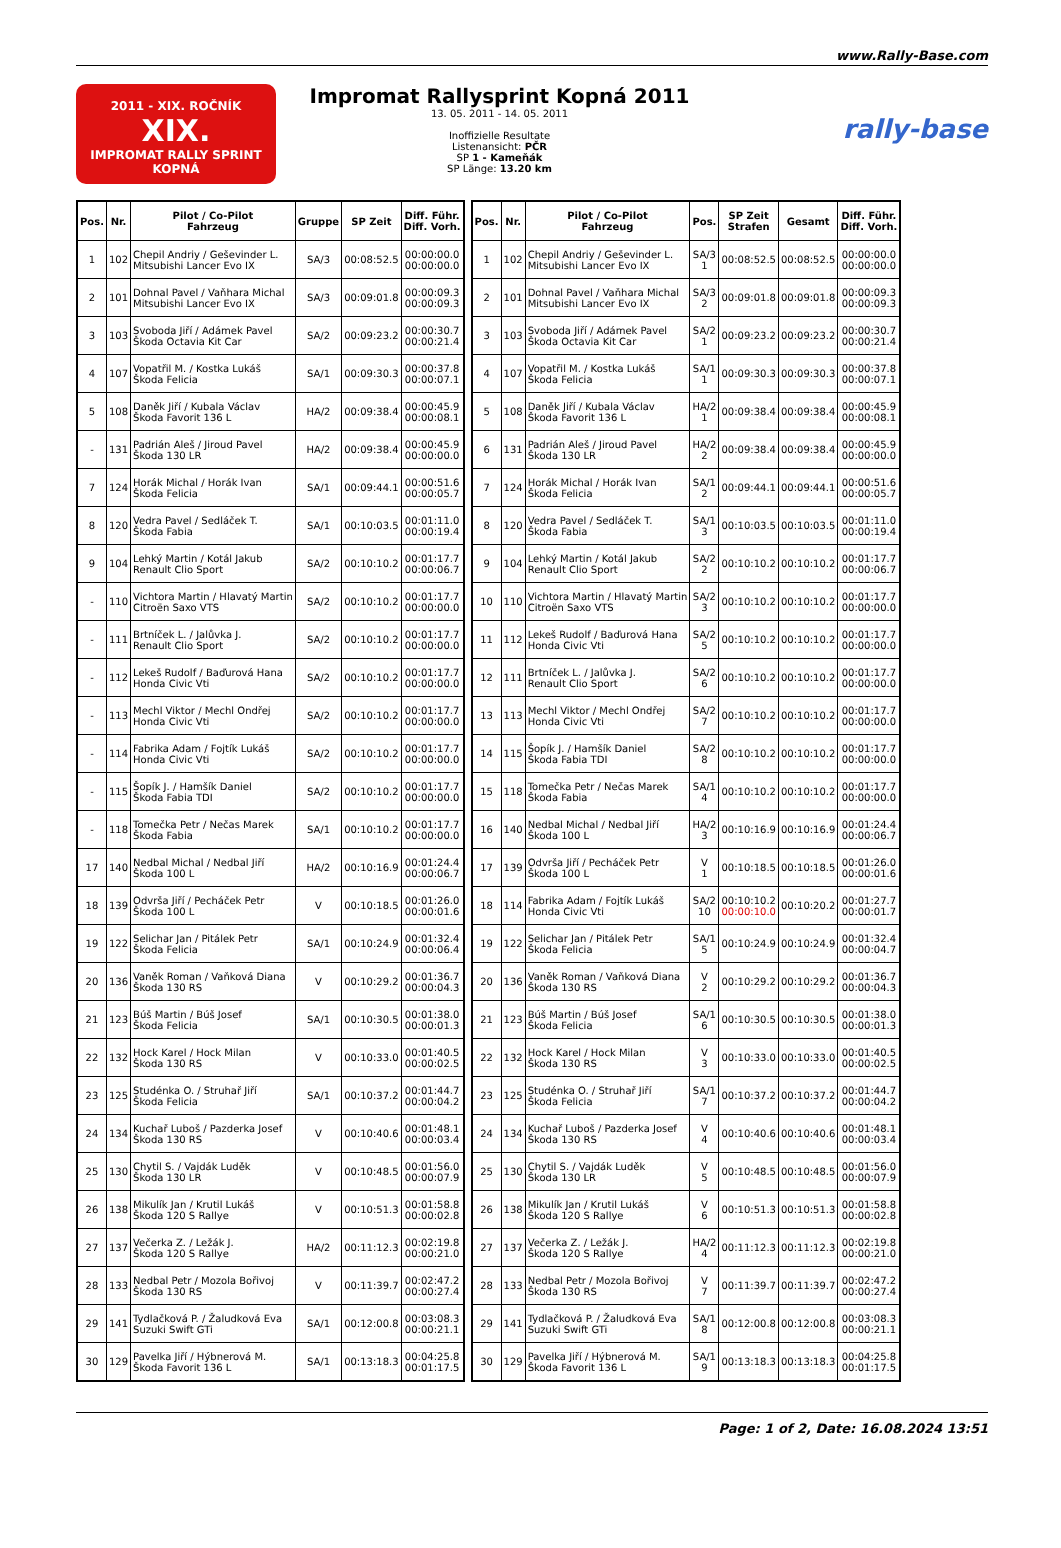www.Rally-Base.com
2011 - XIX. ROČNÍK
XIX.
IMPROMAT RALLY SPRINT KOPNÁ
Impromat Rallysprint Kopná 2011
13. 05. 2011 - 14. 05. 2011
Inoffizielle Resultate
Listenansicht: PČR
SP 1 - Kameňák
SP Länge: 13.20 km
rally-base
| Pos. | Nr. | Pilot / Co-Pilot Fahrzeug | Gruppe | SP Zeit | Diff. Führ. Diff. Vorh. |
| --- | --- | --- | --- | --- | --- |
| 1 | 102 | Chepil Andriy / Geševinder L. Mitsubishi Lancer Evo IX | SA/3 | 00:08:52.5 | 00:00:00.0 00:00:00.0 |
| 2 | 101 | Dohnal Pavel / Vaňhara Michal Mitsubishi Lancer Evo IX | SA/3 | 00:09:01.8 | 00:00:09.3 00:00:09.3 |
| 3 | 103 | Svoboda Jiří / Adámek Pavel Škoda Octavia Kit Car | SA/2 | 00:09:23.2 | 00:00:30.7 00:00:21.4 |
| 4 | 107 | Vopatřil M. / Kostka Lukáš Škoda Felicia | SA/1 | 00:09:30.3 | 00:00:37.8 00:00:07.1 |
| 5 | 108 | Daněk Jiří / Kubala Václav Škoda Favorit 136 L | HA/2 | 00:09:38.4 | 00:00:45.9 00:00:08.1 |
| - | 131 | Padrián Aleš / Jiroud Pavel Škoda 130 LR | HA/2 | 00:09:38.4 | 00:00:45.9 00:00:00.0 |
| 7 | 124 | Horák Michal / Horák Ivan Škoda Felicia | SA/1 | 00:09:44.1 | 00:00:51.6 00:00:05.7 |
| 8 | 120 | Vedra Pavel / Sedláček T. Škoda Fabia | SA/1 | 00:10:03.5 | 00:01:11.0 00:00:19.4 |
| 9 | 104 | Lehký Martin / Kotál Jakub Renault Clio Sport | SA/2 | 00:10:10.2 | 00:01:17.7 00:00:06.7 |
| - | 110 | Vichtora Martin / Hlavatý Martin Citroën Saxo VTS | SA/2 | 00:10:10.2 | 00:01:17.7 00:00:00.0 |
| - | 111 | Brtníček L. / Jalůvka J. Renault Clio Sport | SA/2 | 00:10:10.2 | 00:01:17.7 00:00:00.0 |
| - | 112 | Lekeš Rudolf / Baďurová Hana Honda Civic Vti | SA/2 | 00:10:10.2 | 00:01:17.7 00:00:00.0 |
| - | 113 | Mechl Viktor / Mechl Ondřej Honda Civic Vti | SA/2 | 00:10:10.2 | 00:01:17.7 00:00:00.0 |
| - | 114 | Fabrika Adam / Fojtík Lukáš Honda Civic Vti | SA/2 | 00:10:10.2 | 00:01:17.7 00:00:00.0 |
| - | 115 | Šopík J. / Hamšík Daniel Škoda Fabia TDI | SA/2 | 00:10:10.2 | 00:01:17.7 00:00:00.0 |
| - | 118 | Tomečka Petr / Nečas Marek Škoda Fabia | SA/1 | 00:10:10.2 | 00:01:17.7 00:00:00.0 |
| 17 | 140 | Nedbal Michal / Nedbal Jiří Škoda 100 L | HA/2 | 00:10:16.9 | 00:01:24.4 00:00:06.7 |
| 18 | 139 | Odvrša Jiří / Pecháček Petr Škoda 100 L | V | 00:10:18.5 | 00:01:26.0 00:00:01.6 |
| 19 | 122 | Selichar Jan / Pitálek Petr Škoda Felicia | SA/1 | 00:10:24.9 | 00:01:32.4 00:00:06.4 |
| 20 | 136 | Vaněk Roman / Vaňková Diana Škoda 130 RS | V | 00:10:29.2 | 00:01:36.7 00:00:04.3 |
| 21 | 123 | Búš Martin / Búš Josef Škoda Felicia | SA/1 | 00:10:30.5 | 00:01:38.0 00:00:01.3 |
| 22 | 132 | Hock Karel / Hock Milan Škoda 130 RS | V | 00:10:33.0 | 00:01:40.5 00:00:02.5 |
| 23 | 125 | Studénka O. / Struhař Jiří Škoda Felicia | SA/1 | 00:10:37.2 | 00:01:44.7 00:00:04.2 |
| 24 | 134 | Kuchař Luboš / Pazderka Josef Škoda 130 RS | V | 00:10:40.6 | 00:01:48.1 00:00:03.4 |
| 25 | 130 | Chytil S. / Vajdák Luděk Škoda 130 LR | V | 00:10:48.5 | 00:01:56.0 00:00:07.9 |
| 26 | 138 | Mikulík Jan / Krutil Lukáš Škoda 120 S Rallye | V | 00:10:51.3 | 00:01:58.8 00:00:02.8 |
| 27 | 137 | Večerka Z. / Ležák J. Škoda 120 S Rallye | HA/2 | 00:11:12.3 | 00:02:19.8 00:00:21.0 |
| 28 | 133 | Nedbal Petr / Mozola Bořivoj Škoda 130 RS | V | 00:11:39.7 | 00:02:47.2 00:00:27.4 |
| 29 | 141 | Tydlačková P. / Žaludková Eva Suzuki Swift GTi | SA/1 | 00:12:00.8 | 00:03:08.3 00:00:21.1 |
| 30 | 129 | Pavelka Jiří / Hýbnerová M. Škoda Favorit 136 L | SA/1 | 00:13:18.3 | 00:04:25.8 00:01:17.5 |
| Pos. | Nr. | Pilot / Co-Pilot Fahrzeug | Pos. | SP Zeit Strafen | Gesamt | Diff. Führ. Diff. Vorh. |
| --- | --- | --- | --- | --- | --- | --- |
| 1 | 102 | Chepil Andriy / Geševinder L. Mitsubishi Lancer Evo IX | SA/3 1 | 00:08:52.5 | 00:08:52.5 | 00:00:00.0 00:00:00.0 |
| 2 | 101 | Dohnal Pavel / Vaňhara Michal Mitsubishi Lancer Evo IX | SA/3 2 | 00:09:01.8 | 00:09:01.8 | 00:00:09.3 00:00:09.3 |
| 3 | 103 | Svoboda Jiří / Adámek Pavel Škoda Octavia Kit Car | SA/2 1 | 00:09:23.2 | 00:09:23.2 | 00:00:30.7 00:00:21.4 |
| 4 | 107 | Vopatřil M. / Kostka Lukáš Škoda Felicia | SA/1 1 | 00:09:30.3 | 00:09:30.3 | 00:00:37.8 00:00:07.1 |
| 5 | 108 | Daněk Jiří / Kubala Václav Škoda Favorit 136 L | HA/2 1 | 00:09:38.4 | 00:09:38.4 | 00:00:45.9 00:00:08.1 |
| 6 | 131 | Padrián Aleš / Jiroud Pavel Škoda 130 LR | HA/2 2 | 00:09:38.4 | 00:09:38.4 | 00:00:45.9 00:00:00.0 |
| 7 | 124 | Horák Michal / Horák Ivan Škoda Felicia | SA/1 2 | 00:09:44.1 | 00:09:44.1 | 00:00:51.6 00:00:05.7 |
| 8 | 120 | Vedra Pavel / Sedláček T. Škoda Fabia | SA/1 3 | 00:10:03.5 | 00:10:03.5 | 00:01:11.0 00:00:19.4 |
| 9 | 104 | Lehký Martin / Kotál Jakub Renault Clio Sport | SA/2 2 | 00:10:10.2 | 00:10:10.2 | 00:01:17.7 00:00:06.7 |
| 10 | 110 | Vichtora Martin / Hlavatý Martin Citroën Saxo VTS | SA/2 3 | 00:10:10.2 | 00:10:10.2 | 00:01:17.7 00:00:00.0 |
| 11 | 112 | Lekeš Rudolf / Baďurová Hana Honda Civic Vti | SA/2 5 | 00:10:10.2 | 00:10:10.2 | 00:01:17.7 00:00:00.0 |
| 12 | 111 | Brtníček L. / Jalůvka J. Renault Clio Sport | SA/2 6 | 00:10:10.2 | 00:10:10.2 | 00:01:17.7 00:00:00.0 |
| 13 | 113 | Mechl Viktor / Mechl Ondřej Honda Civic Vti | SA/2 7 | 00:10:10.2 | 00:10:10.2 | 00:01:17.7 00:00:00.0 |
| 14 | 115 | Šopík J. / Hamšík Daniel Škoda Fabia TDI | SA/2 8 | 00:10:10.2 | 00:10:10.2 | 00:01:17.7 00:00:00.0 |
| 15 | 118 | Tomečka Petr / Nečas Marek Škoda Fabia | SA/1 4 | 00:10:10.2 | 00:10:10.2 | 00:01:17.7 00:00:00.0 |
| 16 | 140 | Nedbal Michal / Nedbal Jiří Škoda 100 L | HA/2 3 | 00:10:16.9 | 00:10:16.9 | 00:01:24.4 00:00:06.7 |
| 17 | 139 | Odvrša Jiří / Pecháček Petr Škoda 100 L | V 1 | 00:10:18.5 | 00:10:18.5 | 00:01:26.0 00:00:01.6 |
| 18 | 114 | Fabrika Adam / Fojtík Lukáš Honda Civic Vti | SA/2 10 | 00:10:10.2 00:00:10.0 | 00:10:20.2 | 00:01:27.7 00:00:01.7 |
| 19 | 122 | Selichar Jan / Pitálek Petr Škoda Felicia | SA/1 5 | 00:10:24.9 | 00:10:24.9 | 00:01:32.4 00:00:04.7 |
| 20 | 136 | Vaněk Roman / Vaňková Diana Škoda 130 RS | V 2 | 00:10:29.2 | 00:10:29.2 | 00:01:36.7 00:00:04.3 |
| 21 | 123 | Búš Martin / Búš Josef Škoda Felicia | SA/1 6 | 00:10:30.5 | 00:10:30.5 | 00:01:38.0 00:00:01.3 |
| 22 | 132 | Hock Karel / Hock Milan Škoda 130 RS | V 3 | 00:10:33.0 | 00:10:33.0 | 00:01:40.5 00:00:02.5 |
| 23 | 125 | Studénka O. / Struhař Jiří Škoda Felicia | SA/1 7 | 00:10:37.2 | 00:10:37.2 | 00:01:44.7 00:00:04.2 |
| 24 | 134 | Kuchař Luboš / Pazderka Josef Škoda 130 RS | V 4 | 00:10:40.6 | 00:10:40.6 | 00:01:48.1 00:00:03.4 |
| 25 | 130 | Chytil S. / Vajdák Luděk Škoda 130 LR | V 5 | 00:10:48.5 | 00:10:48.5 | 00:01:56.0 00:00:07.9 |
| 26 | 138 | Mikulík Jan / Krutil Lukáš Škoda 120 S Rallye | V 6 | 00:10:51.3 | 00:10:51.3 | 00:01:58.8 00:00:02.8 |
| 27 | 137 | Večerka Z. / Ležák J. Škoda 120 S Rallye | HA/2 4 | 00:11:12.3 | 00:11:12.3 | 00:02:19.8 00:00:21.0 |
| 28 | 133 | Nedbal Petr / Mozola Bořivoj Škoda 130 RS | V 7 | 00:11:39.7 | 00:11:39.7 | 00:02:47.2 00:00:27.4 |
| 29 | 141 | Tydlačková P. / Žaludková Eva Suzuki Swift GTi | SA/1 8 | 00:12:00.8 | 00:12:00.8 | 00:03:08.3 00:00:21.1 |
| 30 | 129 | Pavelka Jiří / Hýbnerová M. Škoda Favorit 136 L | SA/1 9 | 00:13:18.3 | 00:13:18.3 | 00:04:25.8 00:01:17.5 |
Page: 1 of 2, Date: 16.08.2024 13:51